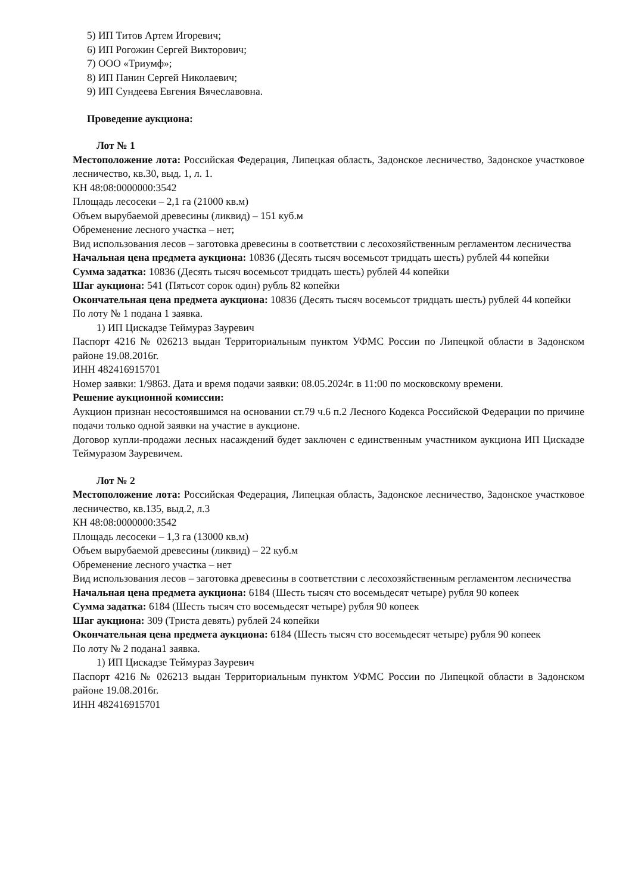5) ИП Титов Артем Игоревич;
6) ИП Рогожин Сергей Викторович;
7) ООО «Триумф»;
8) ИП Панин Сергей Николаевич;
9) ИП Сундеева Евгения Вячеславовна.
Проведение аукциона:
Лот № 1
Местоположение лота: Российская Федерация, Липецкая область, Задонское лесничество, Задонское участковое лесничество, кв.30, выд. 1, л. 1.
КН 48:08:0000000:3542
Площадь лесосеки – 2,1 га (21000 кв.м)
Объем вырубаемой древесины (ликвид) – 151 куб.м
Обременение лесного участка – нет;
Вид использования лесов – заготовка древесины в соответствии с лесохозяйственным регламентом лесничества
Начальная цена предмета аукциона: 10836 (Десять тысяч восемьсот тридцать шесть) рублей 44 копейки
Сумма задатка: 10836 (Десять тысяч восемьсот тридцать шесть) рублей 44 копейки
Шаг аукциона: 541 (Пятьсот сорок один) рубль 82 копейки
Окончательная цена предмета аукциона: 10836 (Десять тысяч восемьсот тридцать шесть) рублей 44 копейки
По лоту № 1 подана 1 заявка.
1) ИП Цискадзе Теймураз Зауревич
Паспорт 4216 № 026213 выдан Территориальным пунктом УФМС России по Липецкой области в Задонском районе 19.08.2016г.
ИНН 482416915701
Номер заявки: 1/9863. Дата и время подачи заявки: 08.05.2024г. в 11:00 по московскому времени.
Решение аукционной комиссии:
Аукцион признан несостоявшимся на основании ст.79 ч.6 п.2 Лесного Кодекса Российской Федерации по причине подачи только одной заявки на участие в аукционе.
Договор купли-продажи лесных насаждений будет заключен с единственным участником аукциона ИП Цискадзе Теймуразом Зауревичем.
Лот № 2
Местоположение лота: Российская Федерация, Липецкая область, Задонское лесничество, Задонское участковое лесничество, кв.135, выд.2, л.3
КН 48:08:0000000:3542
Площадь лесосеки – 1,3 га (13000 кв.м)
Объем вырубаемой древесины (ликвид) – 22 куб.м
Обременение лесного участка – нет
Вид использования лесов – заготовка древесины в соответствии с лесохозяйственным регламентом лесничества
Начальная цена предмета аукциона: 6184 (Шесть тысяч сто восемьдесят четыре) рубля 90 копеек
Сумма задатка: 6184 (Шесть тысяч сто восемьдесят четыре) рубля 90 копеек
Шаг аукциона: 309 (Триста девять) рублей 24 копейки
Окончательная цена предмета аукциона: 6184 (Шесть тысяч сто восемьдесят четыре) рубля 90 копеек
По лоту № 2 подана1 заявка.
1) ИП Цискадзе Теймураз Зауревич
Паспорт 4216 № 026213 выдан Территориальным пунктом УФМС России по Липецкой области в Задонском районе 19.08.2016г.
ИНН 482416915701